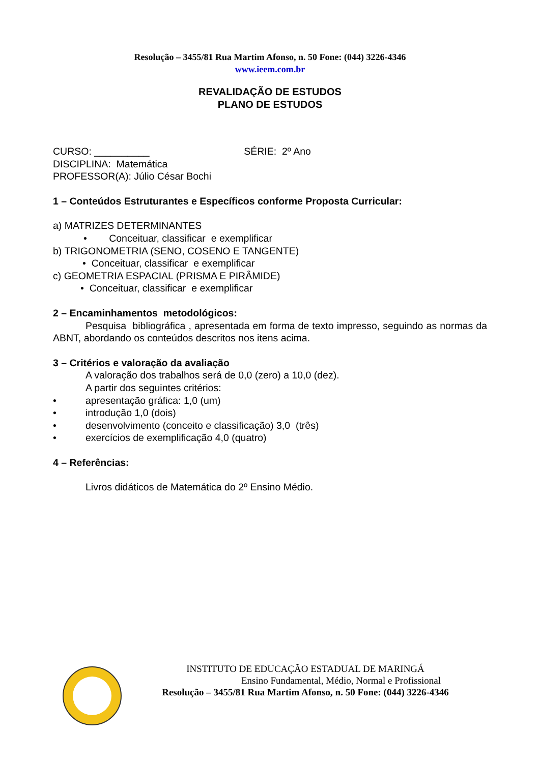Resolução – 3455/81 Rua Martim Afonso, n. 50 Fone: (044) 3226-4346
www.ieem.com.br
REVALIDAÇÃO DE ESTUDOS
PLANO DE ESTUDOS
CURSO: __________ SÉRIE: 2º Ano
DISCIPLINA: Matemática
PROFESSOR(A): Júlio César Bochi
1 – Conteúdos Estruturantes e Específicos conforme Proposta Curricular:
a) MATRIZES DETERMINANTES
• Conceituar, classificar e exemplificar
b) TRIGONOMETRIA (SENO, COSENO E TANGENTE)
• Conceituar, classificar e exemplificar
c) GEOMETRIA ESPACIAL (PRISMA E PIRÂMIDE)
• Conceituar, classificar e exemplificar
2 – Encaminhamentos metodológicos:
Pesquisa bibliográfica , apresentada em forma de texto impresso, seguindo as normas da ABNT, abordando os conteúdos descritos nos itens acima.
3 – Critérios e valoração da avaliação
A valoração dos trabalhos será de 0,0 (zero) a 10,0 (dez).
A partir dos seguintes critérios:
• apresentação gráfica: 1,0 (um)
• introdução 1,0 (dois)
• desenvolvimento (conceito e classificação) 3,0 (três)
• exercícios de exemplificação 4,0 (quatro)
4 – Referências:
Livros didáticos de Matemática do 2º Ensino Médio.
INSTITUTO DE EDUCAÇÃO ESTADUAL DE MARINGÁ
Ensino Fundamental, Médio, Normal e Profissional
Resolução – 3455/81 Rua Martim Afonso, n. 50 Fone: (044) 3226-4346